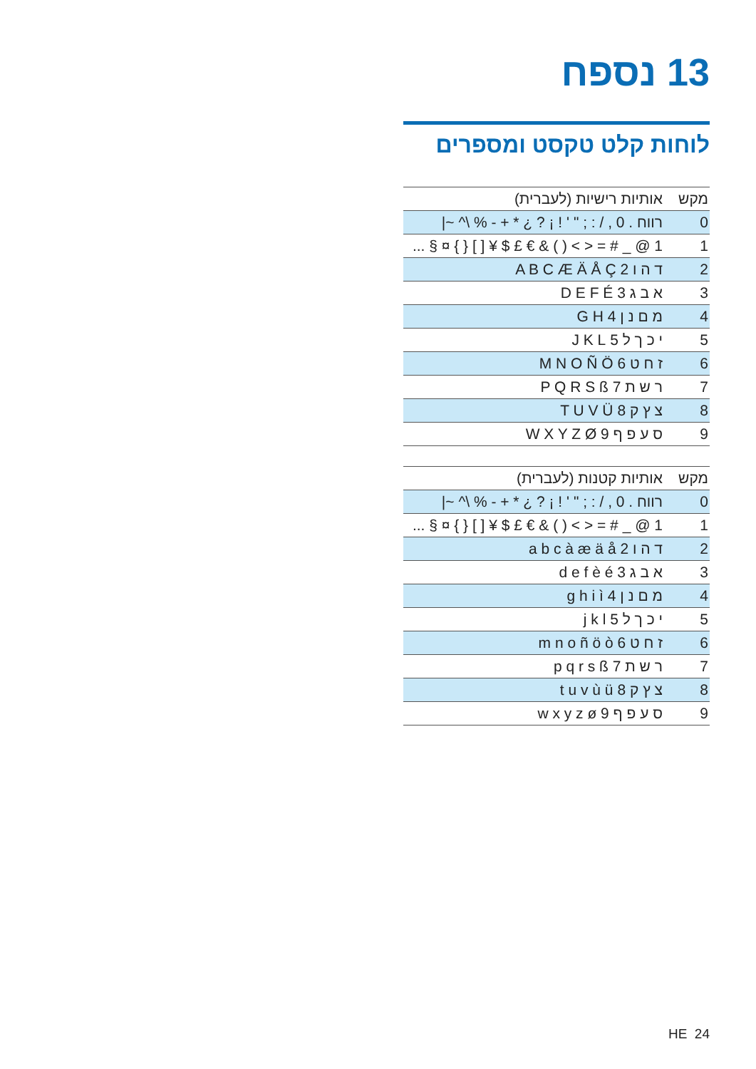13 נספח
לוחות קלט טקסט ומספרים
| מקש | אותיות רישיות (לעברית) |
| --- | --- |
| 0 | רווח . 0 , / : ; " ' ! ¡ ? ¿ * + - % \^ ~/ |
| 1 | 1 @ _ # = < > ( ) & € £ $ ¥ [ ] { } ¤ § ... |
| 2 | ד ה ו 2 A B C Æ Ä Å Ç |
| 3 | א ב ג 3 D E F É |
| 4 | מ ם נ ן 4 G H |
| 5 | י כ ך ל 5 J K L |
| 6 | ז ח ט 6 M N O Ñ Ö |
| 7 | ר ש ת 7 P Q R S ß |
| 8 | צ ץ ק 8 T U V Ü |
| 9 | ס ע פ ף 9 W X Y Z Ø |
| מקש | אותיות קטנות (לעברית) |
| --- | --- |
| 0 | רווח . 0 , / : ; " ' ! ¡ ? ¿ * + - % \^ ~/ |
| 1 | 1 @ _ # = < > ( ) & € £ $ ¥ [ ] { } ¤ § ... |
| 2 | ד ה ו 2 a b c à æ ä å |
| 3 | א ב ג 3 d e f è é |
| 4 | מ ם נ ן 4 g h i ì |
| 5 | י כ ך ל 5 j k l |
| 6 | ז ח ט 6 m n o ñ ö ò |
| 7 | ר ש ת 7 p q r s ß |
| 8 | צ ץ ק 8 t u v ù ü |
| 9 | ס ע פ ף 9 w x y z ø |
HE 24